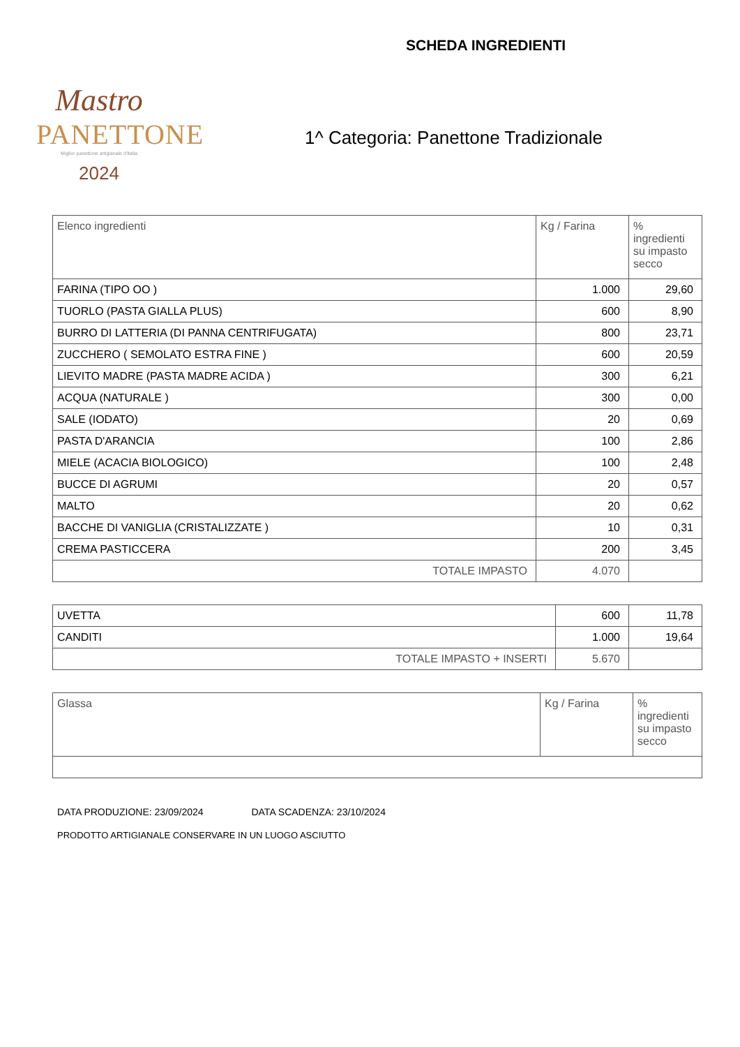Mastro
PANETTONE
Miglior panettone artigianale d'Italia
2024
SCHEDA INGREDIENTI
1^ Categoria: Panettone Tradizionale
| Elenco ingredienti | Kg / Farina | % ingredienti su impasto secco |
| --- | --- | --- |
| FARINA (TIPO OO ) | 1.000 | 29,60 |
| TUORLO (PASTA GIALLA PLUS) | 600 | 8,90 |
| BURRO DI LATTERIA (DI PANNA CENTRIFUGATA) | 800 | 23,71 |
| ZUCCHERO ( SEMOLATO ESTRA FINE ) | 600 | 20,59 |
| LIEVITO MADRE (PASTA MADRE ACIDA ) | 300 | 6,21 |
| ACQUA (NATURALE ) | 300 | 0,00 |
| SALE (IODATO) | 20 | 0,69 |
| PASTA D'ARANCIA | 100 | 2,86 |
| MIELE (ACACIA BIOLOGICO) | 100 | 2,48 |
| BUCCE DI AGRUMI | 20 | 0,57 |
| MALTO | 20 | 0,62 |
| BACCHE DI VANIGLIA (CRISTALIZZATE ) | 10 | 0,31 |
| CREMA PASTICCERA | 200 | 3,45 |
| TOTALE IMPASTO | 4.070 | |
| UVETTA | 600 | 11,78 |
| CANDITI | 1.000 | 19,64 |
| TOTALE IMPASTO + INSERTI | 5.670 | |
| Glassa | Kg / Farina | % ingredienti su impasto secco |
| --- | --- | --- |
DATA PRODUZIONE: 23/09/2024 DATA SCADENZA: 23/10/2024
PRODOTTO ARTIGIANALE CONSERVARE IN UN LUOGO ASCIUTTO